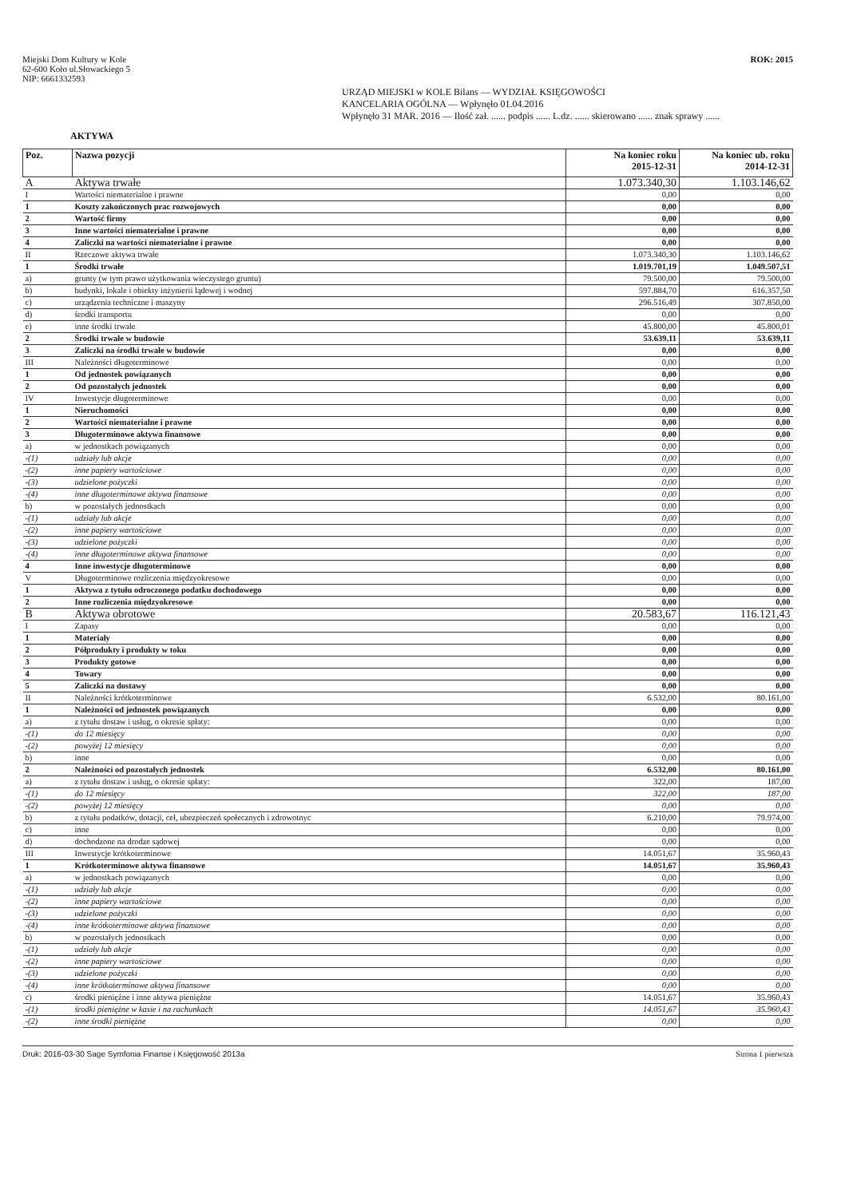Miejski Dom Kultury w Kole
62-600 Koło ul.Słowackiego 5
NIP: 6661332593
ROK: 2015
URZĄD MIEJSKI w KOLE Bilans — WYDZIAŁ KSIĘGOWOŚCI
KANCELARIA OGÓLNA — Wpłynęło 01.04.2016
Wpłynęło 31 MAR. 2016 — Ilość zał. ...... podpis ...... L.dz. ...... skierowano ...... znak sprawy ......
AKTYWA
| Poz. | Nazwa pozycji | Na koniec roku 2015-12-31 | Na koniec ub. roku 2014-12-31 |
| --- | --- | --- | --- |
| A | Aktywa trwałe | 1.073.340,30 | 1.103.146,62 |
| I | Wartości niematerialne i prawne | 0,00 | 0,00 |
| 1 | Koszty zakończonych prac rozwojowych | 0,00 | 0,00 |
| 2 | Wartość firmy | 0,00 | 0,00 |
| 3 | Inne wartości niematerialne i prawne | 0,00 | 0,00 |
| 4 | Zaliczki na wartości niematerialne i prawne | 0,00 | 0,00 |
| II | Rzeczowe aktywa trwałe | 1.073.340,30 | 1.103.146,62 |
| 1 | Środki trwałe | 1.019.701,19 | 1.049.507,51 |
| a) | grunty (w tym prawo użytkowania wieczystego gruntu) | 79.500,00 | 79.500,00 |
| b) | budynki, lokale i obiekty inżynierii lądowej i wodnej | 597.884,70 | 616.357,50 |
| c) | urządzenia techniczne i maszyny | 296.516,49 | 307.850,00 |
| d) | środki transportu | 0,00 | 0,00 |
| e) | inne środki trwałe | 45.800,00 | 45.800,01 |
| 2 | Środki trwałe w budowie | 53.639,11 | 53.639,11 |
| 3 | Zaliczki na środki trwałe w budowie | 0,00 | 0,00 |
| III | Należności długoterminowe | 0,00 | 0,00 |
| 1 | Od jednostek powiązanych | 0,00 | 0,00 |
| 2 | Od pozostałych jednostek | 0,00 | 0,00 |
| IV | Inwestycje długoterminowe | 0,00 | 0,00 |
| 1 | Nieruchomości | 0,00 | 0,00 |
| 2 | Wartości niematerialne i prawne | 0,00 | 0,00 |
| 3 | Długoterminowe aktywa finansowe | 0,00 | 0,00 |
| a) | w jednostkach powiązanych | 0,00 | 0,00 |
| -(1) | udziały lub akcje | 0,00 | 0,00 |
| -(2) | inne papiery wartościowe | 0,00 | 0,00 |
| -(3) | udzielone pożyczki | 0,00 | 0,00 |
| -(4) | inne długoterminowe aktywa finansowe | 0,00 | 0,00 |
| b) | w pozostałych jednostkach | 0,00 | 0,00 |
| -(1) | udziały lub akcje | 0,00 | 0,00 |
| -(2) | inne papiery wartościowe | 0,00 | 0,00 |
| -(3) | udzielone pożyczki | 0,00 | 0,00 |
| -(4) | inne długoterminowe aktywa finansowe | 0,00 | 0,00 |
| 4 | Inne inwestycje długoterminowe | 0,00 | 0,00 |
| V | Długoterminowe rozliczenia międzyokresowe | 0,00 | 0,00 |
| 1 | Aktywa z tytułu odroczonego podatku dochodowego | 0,00 | 0,00 |
| 2 | Inne rozliczenia międzyokresowe | 0,00 | 0,00 |
| B | Aktywa obrotowe | 20.583,67 | 116.121,43 |
| I | Zapasy | 0,00 | 0,00 |
| 1 | Materiały | 0,00 | 0,00 |
| 2 | Półprodukty i produkty w toku | 0,00 | 0,00 |
| 3 | Produkty gotowe | 0,00 | 0,00 |
| 4 | Towary | 0,00 | 0,00 |
| 5 | Zaliczki na dostawy | 0,00 | 0,00 |
| II | Należności krótkoterminowe | 6.532,00 | 80.161,00 |
| 1 | Należności od jednostek powiązanych | 0,00 | 0,00 |
| a) | z tytułu dostaw i usług, o okresie spłaty: | 0,00 | 0,00 |
| -(1) | do 12 miesięcy | 0,00 | 0,00 |
| -(2) | powyżej 12 miesięcy | 0,00 | 0,00 |
| b) | inne | 0,00 | 0,00 |
| 2 | Należności od pozostałych jednostek | 6.532,00 | 80.161,00 |
| a) | z tytułu dostaw i usług, o okresie spłaty: | 322,00 | 187,00 |
| -(1) | do 12 miesięcy | 322,00 | 187,00 |
| -(2) | powyżej 12 miesięcy | 0,00 | 0,00 |
| b) | z tytułu podatków, dotacji, ceł, ubezpieczeń społecznych i zdrowotnyc | 6.210,00 | 79.974,00 |
| c) | inne | 0,00 | 0,00 |
| d) | dochodzone na drodze sądowej | 0,00 | 0,00 |
| III | Inwestycje krótkoterminowe | 14.051,67 | 35.960,43 |
| 1 | Krótkoterminowe aktywa finansowe | 14.051,67 | 35.960,43 |
| a) | w jednostkach powiązanych | 0,00 | 0,00 |
| -(1) | udziały lub akcje | 0,00 | 0,00 |
| -(2) | inne papiery wartościowe | 0,00 | 0,00 |
| -(3) | udzielone pożyczki | 0,00 | 0,00 |
| -(4) | inne krótkoterminowe aktywa finansowe | 0,00 | 0,00 |
| b) | w pozostałych jednostkach | 0,00 | 0,00 |
| -(1) | udziały lub akcje | 0,00 | 0,00 |
| -(2) | inne papiery wartościowe | 0,00 | 0,00 |
| -(3) | udzielone pożyczki | 0,00 | 0,00 |
| -(4) | inne krótkoterminowe aktywa finansowe | 0,00 | 0,00 |
| c) | środki pieniężne i inne aktywa pieniężne | 14.051,67 | 35.960,43 |
| -(1) | środki pieniężne w kasie i na rachunkach | 14.051,67 | 35.960,43 |
| -(2) | inne środki pieniężne | 0,00 | 0,00 |
Druk: 2016-03-30 Sage Symfonia Finanse i Księgowość 2013a Strona 1 pierwsza